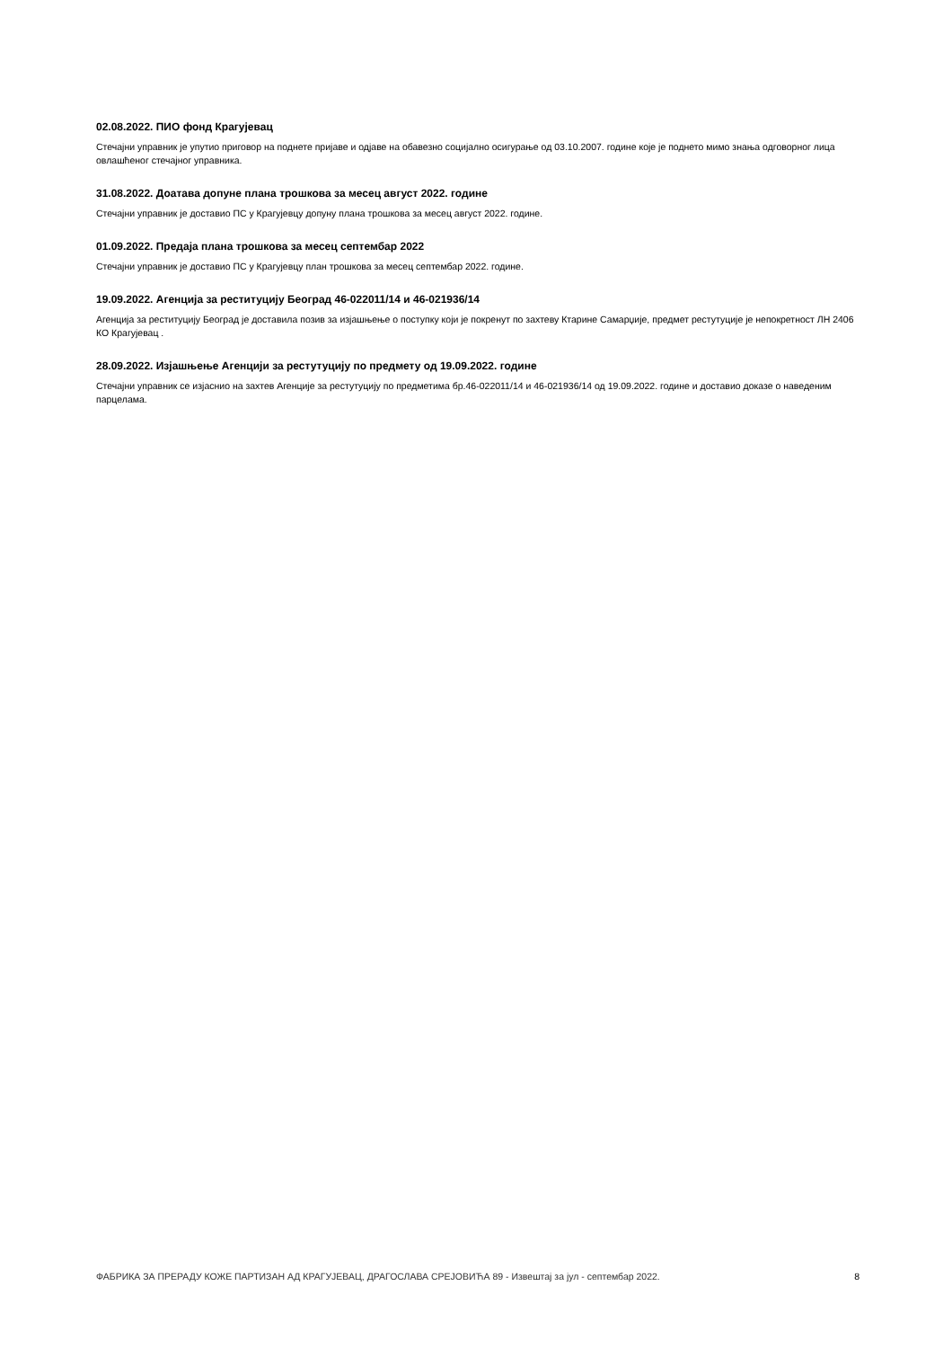02.08.2022. ПИО фонд Крагујевац
Стечајни управник је упутио приговор на поднете пријаве и одјаве на обавезно социјално осигурање од 03.10.2007. године које је поднето мимо знања одговорног лица овлашћеног стечајног управника.
31.08.2022. Доатава допуне плана трошкова за месец август 2022. године
Стечајни управник је доставио ПС у Крагујевцу допуну плана трошкова за месец август 2022. године.
01.09.2022. Предаја плана трошкова за месец септембар 2022
Стечајни управник је доставио ПС у Крагујевцу план трошкова за месец септембар 2022. године.
19.09.2022. Агенција за реституцију Београд 46-022011/14 и 46-021936/14
Агенција за реституцију Београд је доставила позив за изјашњење о поступку који је покренут по захтеву Ктарине Самарџије, предмет рестутуције је непокретност ЛН 2406 КО Крагујевац .
28.09.2022. Изјашњење Агенцији за рестутуцију по предмету од 19.09.2022. године
Стечајни управник се изјаснио на захтев Агенције за рестутуцију по предметима бр.46-022011/14 и 46-021936/14 од 19.09.2022. године и доставио доказе о наведеним парцелама.
ФАБРИКА ЗА ПРЕРАДУ КОЖЕ ПАРТИЗАН АД КРАГУЈЕВАЦ, ДРАГОСЛАВА СРЕЈОВИЋА 89 - Извештај за јул - септембар 2022. 8